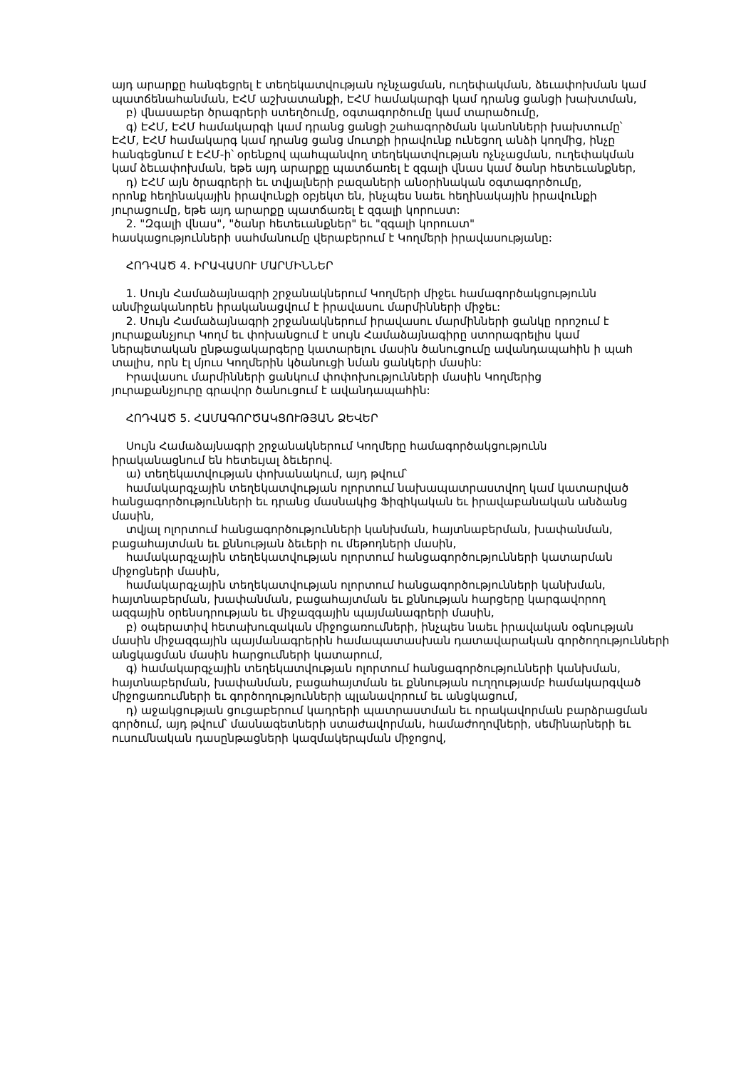այդ արարքը հանգեցրել է տեղեկատվության ոչնչացման, ուղեփակման, ձեւափոխման կամ
պատճենահանման, ԷՀՄ աշխատանքի, ԷՀՄ համակարգի կամ դրանց ցանցի խախտման,
բ) վնասաբեր ծրագրերի ստեղծումը, օգտագործումը կամ տարածումը,
գ) ԷՀՄ, ԷՀՄ համակարգի կամ դրանց ցանցի շահագործման կանոնների խախտումը՝
ԷՀՄ, ԷՀՄ համակարգ կամ դրանց ցանց մուտքի իրավունք ունեցող անձի կողմից, ինչը
հանգեցնում է ԷՀՄ-ի՝ օրենքով պահպանվող տեղեկատվության ոչնչացման, ուղեփակման
կամ ձեւափոխման, եթե այդ արարքը պատճառել է զգալի վնաս կամ ծանր հետեւանքներ,
դ) ԷՀՄ այն ծրագրերի եւ տվյալների բազաների անօրինական օգտագործումը,
որոնք հեղինակային իրավունքի օբյեկտ են, ինչպես նաեւ հեղինակային իրավունքի
յուրացումը, եթե այդ արարքը պատճառել է զգալի կորուստ:
2. "Զգալի վնաս", "ծանր հետեւանքներ" եւ "զգալի կորուստ"
հասկացությունների սահմանումը վերաբերում է Կողմերի իրավասությանը:
ՀՈԴՎԱԾ 4. ԻՐԱՎԱՍՈՒ ՄԱՐՄԻՆՆԵՐ
1. Սույն Համաձայնագրի շրջանակներում Կողմերի միջեւ համագործակցությունն
անմիջականորեն իրականացվում է իրավասու մարմինների միջեւ:
2. Սույն Համաձայնագրի շրջանակներում իրավասու մարմինների ցանկը որոշում է
յուրաքանչյուր Կողմ եւ փոխանցում է սույն Համաձայնագիրը ստորագրելիս կամ
ներպետական ընթացակարգերը կատարելու մասին ծանուցումը ավանդապահին ի պահ
տալիս, որն էլ մյուս Կողմերին կծանուցի նման ցանկերի մասին:
Իրավասու մարմինների ցանկում փոփոխությունների մասին Կողմերից
յուրաքանչյուրը գրավոր ծանուցում է ավանդապահին:
ՀՈԴՎԱԾ 5. ՀԱՄԱԳՈՐԾԱԿՑՈՒԹՅԱՆ ՁԵՎԵՐ
Սույն Համաձայնագրի շրջանակներում Կողմերը համագործակցությունն
իրականացնում են հետեւյալ ձեւերով.
ա) տեղեկատվության փոխանակում, այդ թվում՝
համակարգչային տեղեկատվության ոլորտում նախապատրաստվող կամ կատարված
հանցագործությունների եւ դրանց մասնակից Ֆիզիկական եւ իրավաբանական անձանց
մասին,
տվյալ ոլորտում հանցագործությունների կանխման, հայտնաբերման, խափանման,
բացահայտման եւ քննության ձեւերի ու մեթոդների մասին,
համակարգչային տեղեկատվության ոլորտում հանցագործությունների կատարման
միջոցների մասին,
համակարգչային տեղեկատվության ոլորտում հանցագործությունների կանխման,
հայտնաբերման, խափանման, բացահայտման եւ քննության հարցերը կարգավորող
ազգային օրենսդրության եւ միջազգային պայմանագրերի մասին,
բ) օպերատիվ հետախուզական միջոցառումների, ինչպես նաեւ իրավական օգնության
մասին միջազգային պայմանագրերին համապատասխան դատավարական գործողությունների
անցկացման մասին հարցումների կատարում,
գ) համակարգչային տեղեկատվության ոլորտում հանցագործությունների կանխման,
հայտնաբերման, խափանման, բացահայտման եւ քննության ուղղությամբ համակարգված
միջոցառումների եւ գործողությունների պլանավորում եւ անցկացում,
դ) աջակցության ցուցաբերում կադրերի պատրաստման եւ որակավորման բարձրացման
գործում, այդ թվում՝ մասնագետների ստաժավորման, համաժողովների, սեմինարների եւ
ուսումնական դասընթացների կազմակերպման միջոցով,